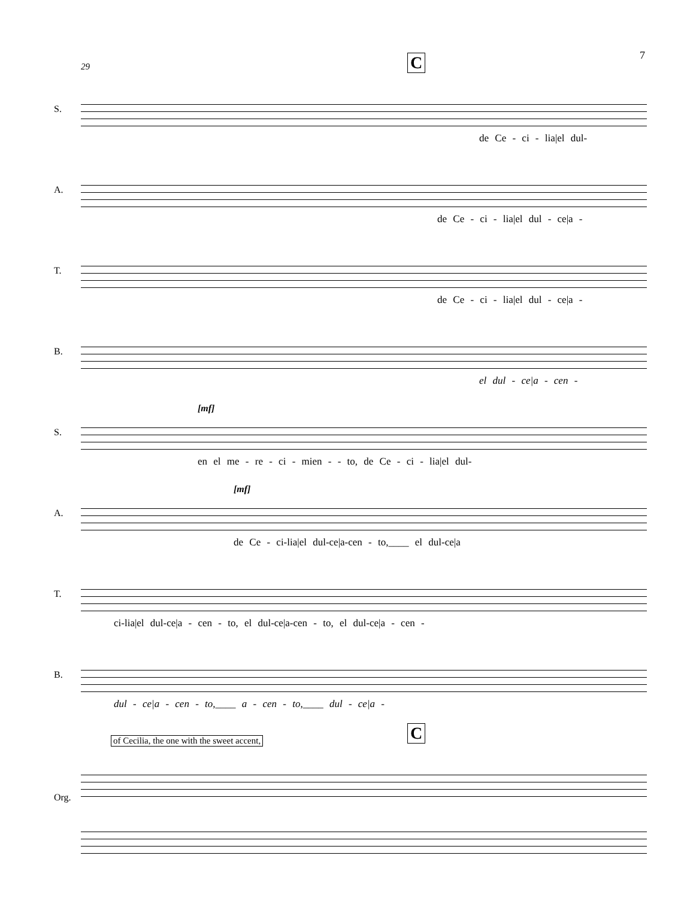7
29 C
S.
de Ce - ci - lia|el dul-
A.
de Ce - ci - lia|el dul - ce|a -
T.
de Ce - ci - lia|el dul - ce|a -
B.
el dul - ce|a - cen -
S.
[mf]
en el me - re - ci - mien - - to, de Ce - ci - lia|el dul-
A.
[mf]
de Ce - ci-lia|el dul-ce|a-cen - to,____ el dul-ce|a
T.
ci-lia|el dul-ce|a - cen - to, el dul-ce|a-cen - to, el dul-ce|a - cen -
B.
dul - ce|a - cen - to,____ a - cen - to,____ dul - ce|a -
of Cecilia, the one with the sweet accent, C
Org.